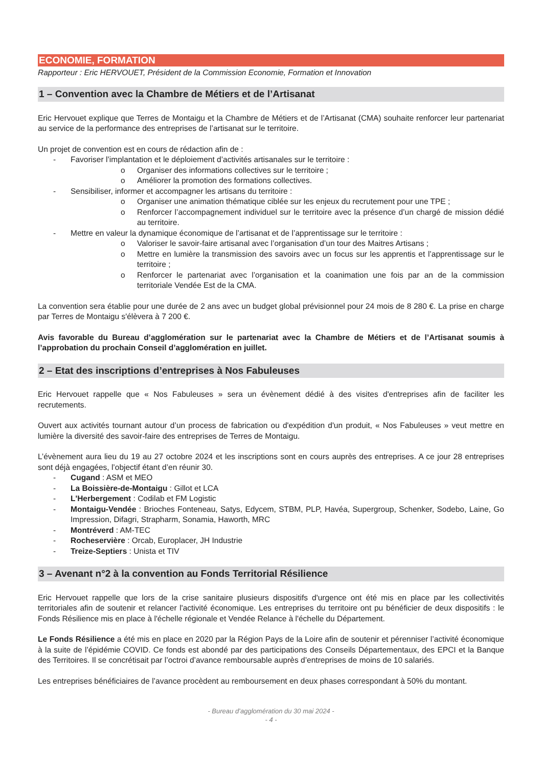ECONOMIE, FORMATION
Rapporteur : Eric HERVOUET, Président de la Commission Economie, Formation et Innovation
1 – Convention avec la Chambre de Métiers et de l’Artisanat
Eric Hervouet explique que Terres de Montaigu et la Chambre de Métiers et de l’Artisanat (CMA) souhaite renforcer leur partenariat au service de la performance des entreprises de l’artisanat sur le territoire.
Un projet de convention est en cours de rédaction afin de :
- Favoriser l’implantation et le déploiement d’activités artisanales sur le territoire :
o Organiser des informations collectives sur le territoire ;
o Améliorer la promotion des formations collectives.
- Sensibiliser, informer et accompagner les artisans du territoire :
o Organiser une animation thématique ciblée sur les enjeux du recrutement pour une TPE ;
o Renforcer l’accompagnement individuel sur le territoire avec la présence d’un chargé de mission dédié au territoire.
- Mettre en valeur la dynamique économique de l’artisanat et de l’apprentissage sur le territoire :
o Valoriser le savoir-faire artisanal avec l’organisation d’un tour des Maitres Artisans ;
o Mettre en lumière la transmission des savoirs avec un focus sur les apprentis et l’apprentissage sur le territoire ;
o Renforcer le partenariat avec l’organisation et la coanimation une fois par an de la commission territoriale Vendée Est de la CMA.
La convention sera établie pour une durée de 2 ans avec un budget global prévisionnel pour 24 mois de 8 280 €. La prise en charge par Terres de Montaigu s'élèvera à 7 200 €.
Avis favorable du Bureau d’agglomération sur le partenariat avec la Chambre de Métiers et de l’Artisanat soumis à l’approbation du prochain Conseil d’agglomération en juillet.
2 – Etat des inscriptions d’entreprises à Nos Fabuleuses
Eric Hervouet rappelle que « Nos Fabuleuses » sera un évènement dédié à des visites d'entreprises afin de faciliter les recrutements.
Ouvert aux activités tournant autour d’un process de fabrication ou d'expédition d'un produit, « Nos Fabuleuses » veut mettre en lumière la diversité des savoir-faire des entreprises de Terres de Montaigu.
L’évènement aura lieu du 19 au 27 octobre 2024 et les inscriptions sont en cours auprès des entreprises. A ce jour 28 entreprises sont déjà engagées, l’objectif étant d’en réunir 30.
- Cugand : ASM et MEO
- La Boissière-de-Montaigu : Gillot et LCA
- L'Herbergement : Codilab et FM Logistic
- Montaigu-Vendée : Brioches Fonteneau, Satys, Edycem, STBM, PLP, Havéa, Supergroup, Schenker, Sodebo, Laine, Go Impression, Difagri, Strapharm, Sonamia, Haworth, MRC
- Montréverd : AM-TEC
- Rocheservière : Orcab, Europlacer, JH Industrie
- Treize-Septiers : Unista et TIV
3 – Avenant n°2 à la convention au Fonds Territorial Résilience
Eric Hervouet rappelle que lors de la crise sanitaire plusieurs dispositifs d'urgence ont été mis en place par les collectivités territoriales afin de soutenir et relancer l'activité économique. Les entreprises du territoire ont pu bénéficier de deux dispositifs : le Fonds Résilience mis en place à l'échelle régionale et Vendée Relance à l'échelle du Département.
Le Fonds Résilience a été mis en place en 2020 par la Région Pays de la Loire afin de soutenir et pérenniser l’activité économique à la suite de l’épidémie COVID. Ce fonds est abondé par des participations des Conseils Départementaux, des EPCI et la Banque des Territoires. Il se concrétisait par l’octroi d’avance remboursable auprès d’entreprises de moins de 10 salariés.
Les entreprises bénéficiaires de l’avance procèdent au remboursement en deux phases correspondant à 50% du montant.
- Bureau d’agglomération du 30 mai 2024 -
- 4 -